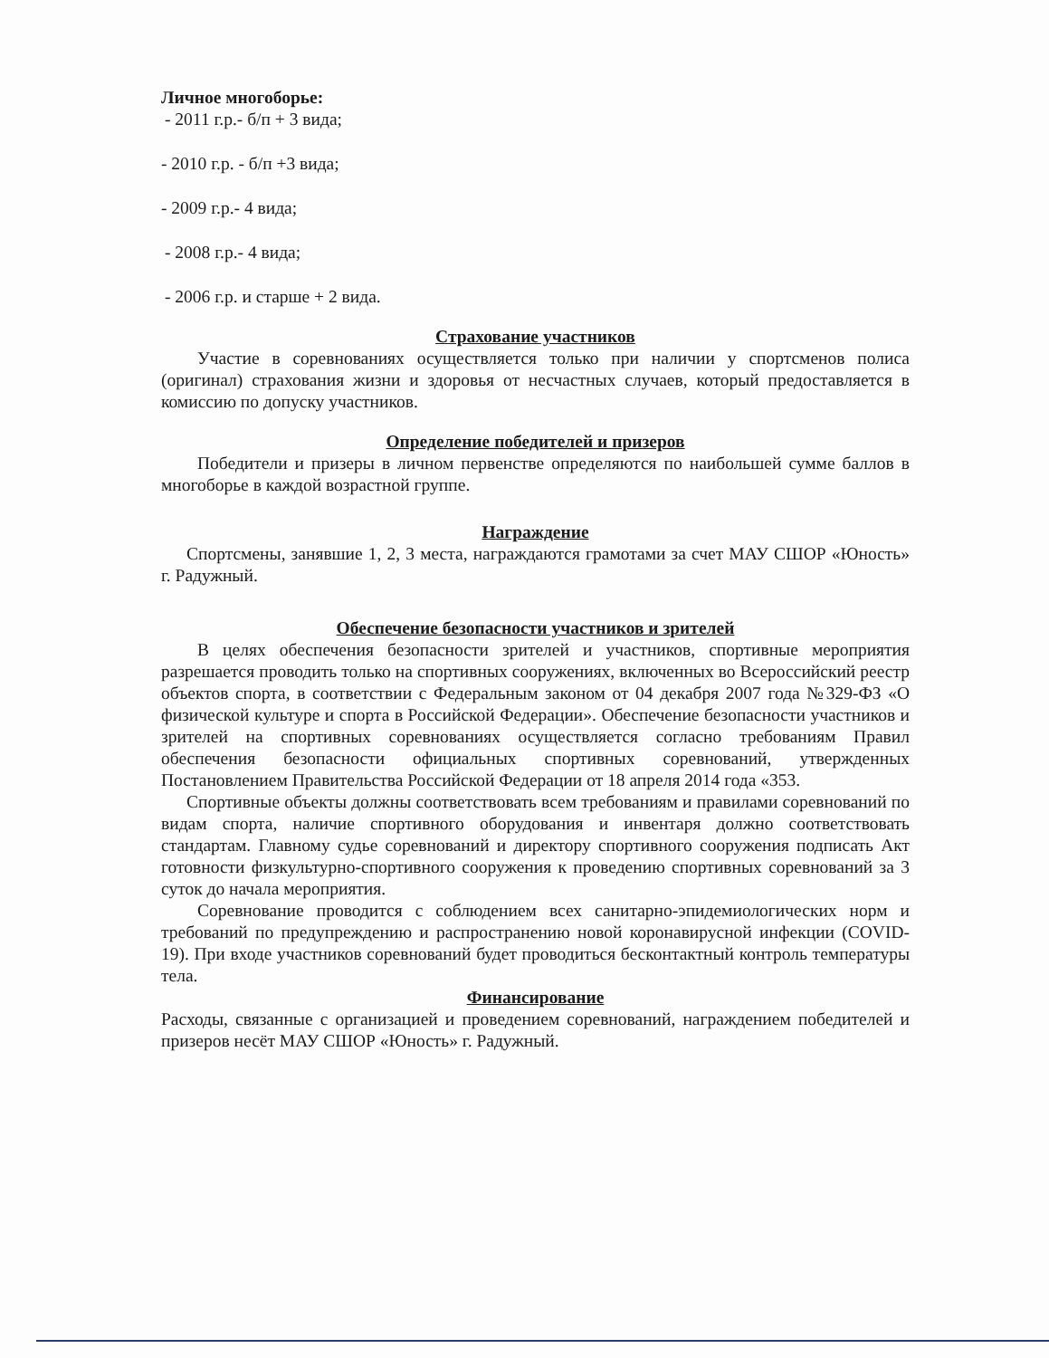Личное многоборье:
- 2011 г.р.- б/п + 3 вида;
- 2010 г.р. - б/п +3 вида;
- 2009 г.р.- 4 вида;
- 2008 г.р.- 4 вида;
- 2006 г.р. и старше + 2 вида.
Страхование участников
Участие в соревнованиях осуществляется только при наличии у спортсменов полиса (оригинал) страхования жизни и здоровья от несчастных случаев, который предоставляется в комиссию по допуску участников.
Определение победителей и призеров
Победители и призеры в личном первенстве определяются по наибольшей сумме баллов в многоборье в каждой возрастной группе.
Награждение
Спортсмены, занявшие 1, 2, 3 места, награждаются грамотами за счет МАУ СШОР «Юность» г. Радужный.
Обеспечение безопасности участников и зрителей
В целях обеспечения безопасности зрителей и участников, спортивные мероприятия разрешается проводить только на спортивных сооружениях, включенных во Всероссийский реестр объектов спорта, в соответствии с Федеральным законом от 04 декабря 2007 года №329-ФЗ «О физической культуре и спорта в Российской Федерации». Обеспечение безопасности участников и зрителей на спортивных соревнованиях осуществляется согласно требованиям Правил обеспечения безопасности официальных спортивных соревнований, утвержденных Постановлением Правительства Российской Федерации от 18 апреля 2014 года «353.
Спортивные объекты должны соответствовать всем требованиям и правилами соревнований по видам спорта, наличие спортивного оборудования и инвентаря должно соответствовать стандартам. Главному судье соревнований и директору спортивного сооружения подписать Акт готовности физкультурно-спортивного сооружения к проведению спортивных соревнований за 3 суток до начала мероприятия.
Соревнование проводится с соблюдением всех санитарно-эпидемиологических норм и требований по предупреждению и распространению новой коронавирусной инфекции (COVID-19). При входе участников соревнований будет проводиться бесконтактный контроль температуры тела.
Финансирование
Расходы, связанные с организацией и проведением соревнований, награждением победителей и призеров несёт МАУ СШОР «Юность» г. Радужный.